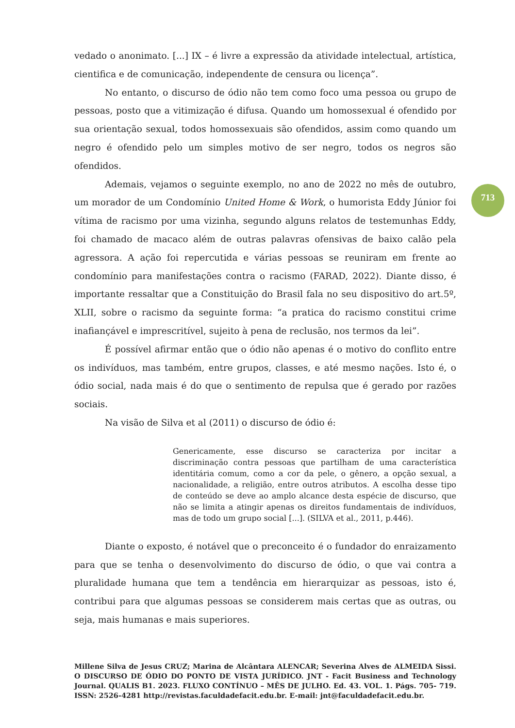vedado o anonimato. [...] IX – é livre a expressão da atividade intelectual, artística, cientifica e de comunicação, independente de censura ou licença”.
No entanto, o discurso de ódio não tem como foco uma pessoa ou grupo de pessoas, posto que a vitimização é difusa. Quando um homossexual é ofendido por sua orientação sexual, todos homossexuais são ofendidos, assim como quando um negro é ofendido pelo um simples motivo de ser negro, todos os negros são ofendidos.
Ademais, vejamos o seguinte exemplo, no ano de 2022 no mês de outubro, um morador de um Condomínio United Home & Work, o humorista Eddy Júnior foi vítima de racismo por uma vizinha, segundo alguns relatos de testemunhas Eddy, foi chamado de macaco além de outras palavras ofensivas de baixo calão pela agressora. A ação foi repercutida e várias pessoas se reuniram em frente ao condomínio para manifestações contra o racismo (FARAD, 2022). Diante disso, é importante ressaltar que a Constituição do Brasil fala no seu dispositivo do art.5º, XLII, sobre o racismo da seguinte forma: “a pratica do racismo constitui crime inafiançável e imprescritível, sujeito à pena de reclusão, nos termos da lei”.
É possível afirmar então que o ódio não apenas é o motivo do conflito entre os indivíduos, mas também, entre grupos, classes, e até mesmo nações. Isto é, o ódio social, nada mais é do que o sentimento de repulsa que é gerado por razões sociais.
Na visão de Silva et al (2011) o discurso de ódio é:
Genericamente, esse discurso se caracteriza por incitar a discriminação contra pessoas que partilham de uma característica identitária comum, como a cor da pele, o gênero, a opção sexual, a nacionalidade, a religião, entre outros atributos. A escolha desse tipo de conteúdo se deve ao amplo alcance desta espécie de discurso, que não se limita a atingir apenas os direitos fundamentais de indivíduos, mas de todo um grupo social [...]. (SILVA et al., 2011, p.446).
Diante o exposto, é notável que o preconceito é o fundador do enraizamento para que se tenha o desenvolvimento do discurso de ódio, o que vai contra a pluralidade humana que tem a tendência em hierarquizar as pessoas, isto é, contribui para que algumas pessoas se considerem mais certas que as outras, ou seja, mais humanas e mais superiores.
713
Millene Silva de Jesus CRUZ; Marina de Alcântara ALENCAR; Severina Alves de ALMEIDA Sissi. O DISCURSO DE ÓDIO DO PONTO DE VISTA JURÍDICO. JNT - Facit Business and Technology Journal. QUALIS B1. 2023. FLUXO CONTÍNUO – MÊS DE JULHO. Ed. 43. VOL. 1. Págs. 705- 719. ISSN: 2526-4281 http://revistas.faculdadefacit.edu.br. E-mail: jnt@faculdadefacit.edu.br.